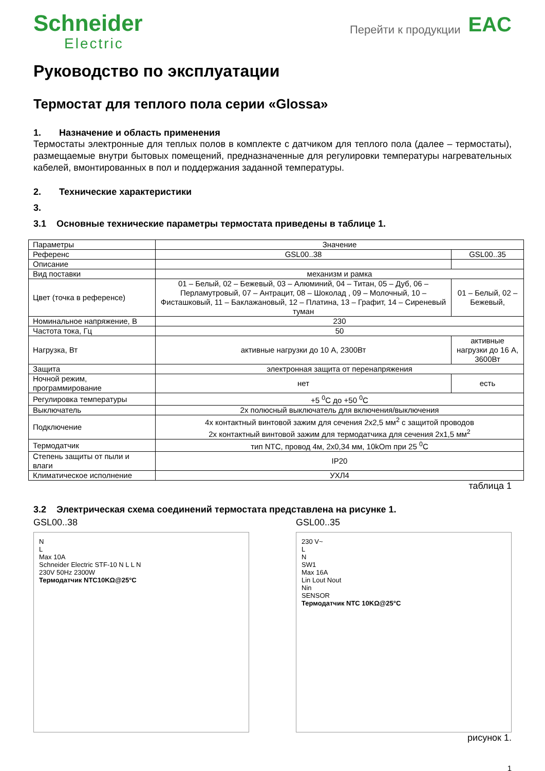Schneider
Electric
Перейти к продукции
EAC
Руководство по эксплуатации
Термостат для теплого пола серии «Glossa»
1. Назначение и область применения
Термостаты электронные для теплых полов в комплекте с датчиком для теплого пола (далее – термостаты), размещаемые внутри бытовых помещений, предназначенные для регулировки температуры нагревательных кабелей, вмонтированных в пол и поддержания заданной температуры.
2. Технические характеристики
3.
3.1 Основные технические параметры термостата приведены в таблице 1.
| Параметры | Значение | |
| Референс | GSL00..38 | GSL00..35 |
| Описание | | |
| Вид поставки | механизм и рамка | |
| Цвет (точка в референсе) | 01 – Белый, 02 – Бежевый, 03 – Алюминий, 04 – Титан, 05 – Дуб, 06 – Перламутровый, 07 – Антрацит, 08 – Шоколад , 09 – Молочный, 10 – Фисташковый, 11 – Баклажановый, 12 – Платина, 13 – Графит, 14 – Сиреневый туман | 01 – Белый, 02 – Бежевый, |
| Номинальное напряжение, В | 230 | |
| Частота тока, Гц | 50 | |
| Нагрузка, Вт | активные нагрузки до 10 А, 2300Вт | активные нагрузки до 16 А, 3600Вт |
| Защита | электронная защита от перенапряжения | |
| Ночной режим, программирование | нет | есть |
| Регулировка температуры | +5 <sup>0</sup>С до +50 <sup>0</sup>С | |
| Выключатель | 2х полюсный выключатель для включения/выключения | |
| Подключение | 4х контактный винтовой зажим для сечения 2х2,5 мм<sup>2</sup> с защитой проводов 2х контактный винтовой зажим для термодатчика для сечения 2х1,5 мм<sup>2</sup> | |
| Термодатчик | тип NTC, провод 4м, 2х0,34 мм, 10kOm при 25 <sup>0</sup>С | |
| Степень защиты от пыли и влаги | IP20 | |
| Климатическое исполнение | УХЛ4 | |
таблица 1
3.2 Электрическая схема соединений термостата представлена на рисунке 1.
GSL00..38
N
L
Max 10A
Schneider Electric STF-10 N L L N
230V 50Hz 2300W
Термодатчик NTC10KΩ@25°C
GSL00..35
230 V~
L
N
SW1
Max 16A
Lin Lout Nout
Nin
SENSOR
Термодатчик NTC 10KΩ@25°C
рисунок 1.
1